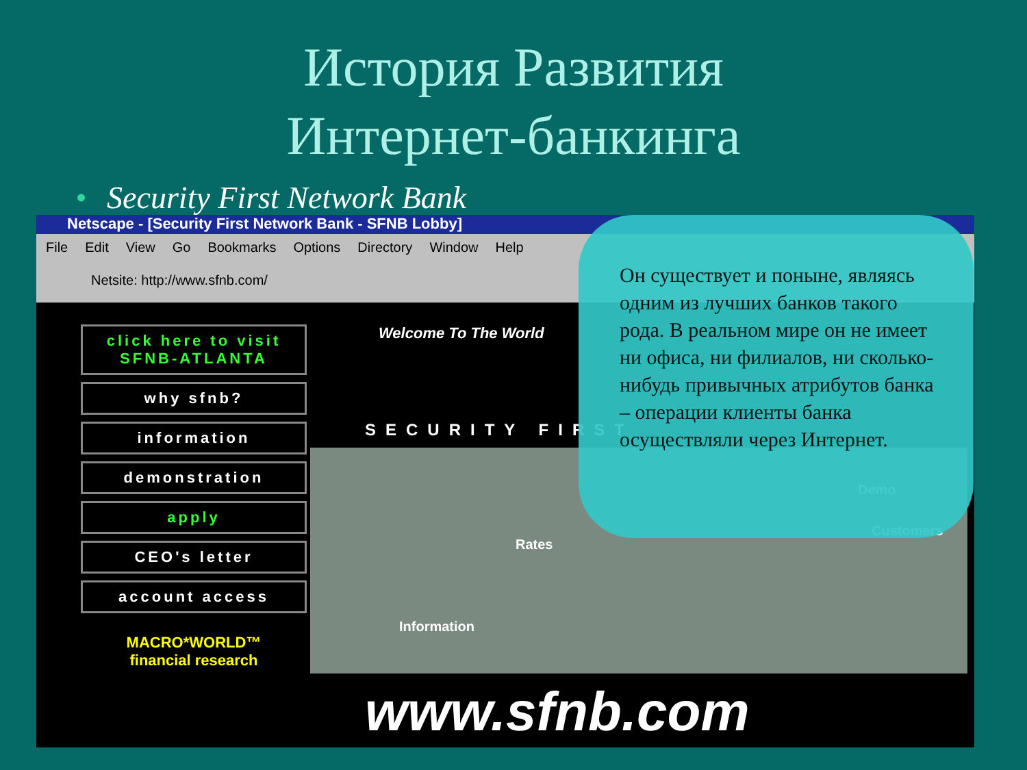История Развития
Интернет-банкинга
• Security First Network Bank
Netscape - [Security First Network Bank - SFNB Lobby]
File Edit View Go Bookmarks Options Directory Window Help
Netsite: http://www.sfnb.com/
Welcome To The World
SECURITY FIRST
click here to visit
SFNB-ATLANTA
why sfnb?
information
demonstration
apply
CEO's letter
account access
MACRO*WORLD™
financial research
Rates
Information
Demo
Customers
www.sfnb.com
Он существует и поныне, являясь одним из лучших банков такого рода. В реальном мире он не имеет ни офиса, ни филиалов, ни сколько-нибудь привычных атрибутов банка – операции клиенты банка осуществляли через Интернет.